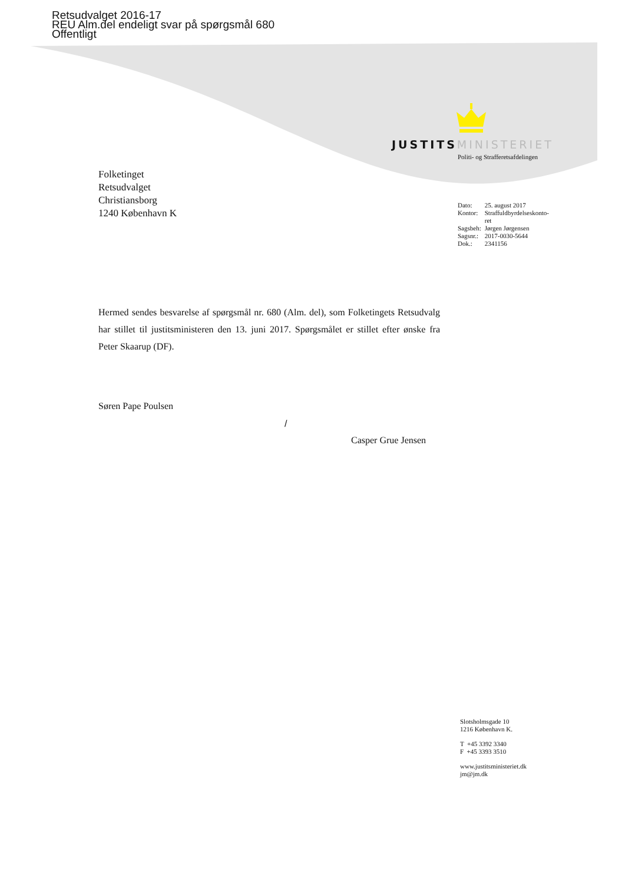Retsudvalget 2016-17
REU Alm.del endeligt svar på spørgsmål 680
Offentligt
JUSTITS MINISTERIET
Politi- og Strafferetsafdelingen
Folketinget
Retsudvalget
Christiansborg
1240 København K
| Dato: | 25. august 2017 |
| Kontor: | Straffuldbyrdelseskonto- ret |
| Sagsbeh: | Jørgen Jørgensen |
| Sagsnr.: | 2017-0030-5644 |
| Dok.: | 2341156 |
Hermed sendes besvarelse af spørgsmål nr. 680 (Alm. del), som Folketingets Retsudvalg har stillet til justitsministeren den 13. juni 2017. Spørgsmålet er stillet efter ønske fra Peter Skaarup (DF).
Søren Pape Poulsen
/
Casper Grue Jensen
Slotsholmsgade 10
1216 København K.
T +45 3392 3340
F +45 3393 3510
www.justitsministeriet.dk
jm@jm.dk